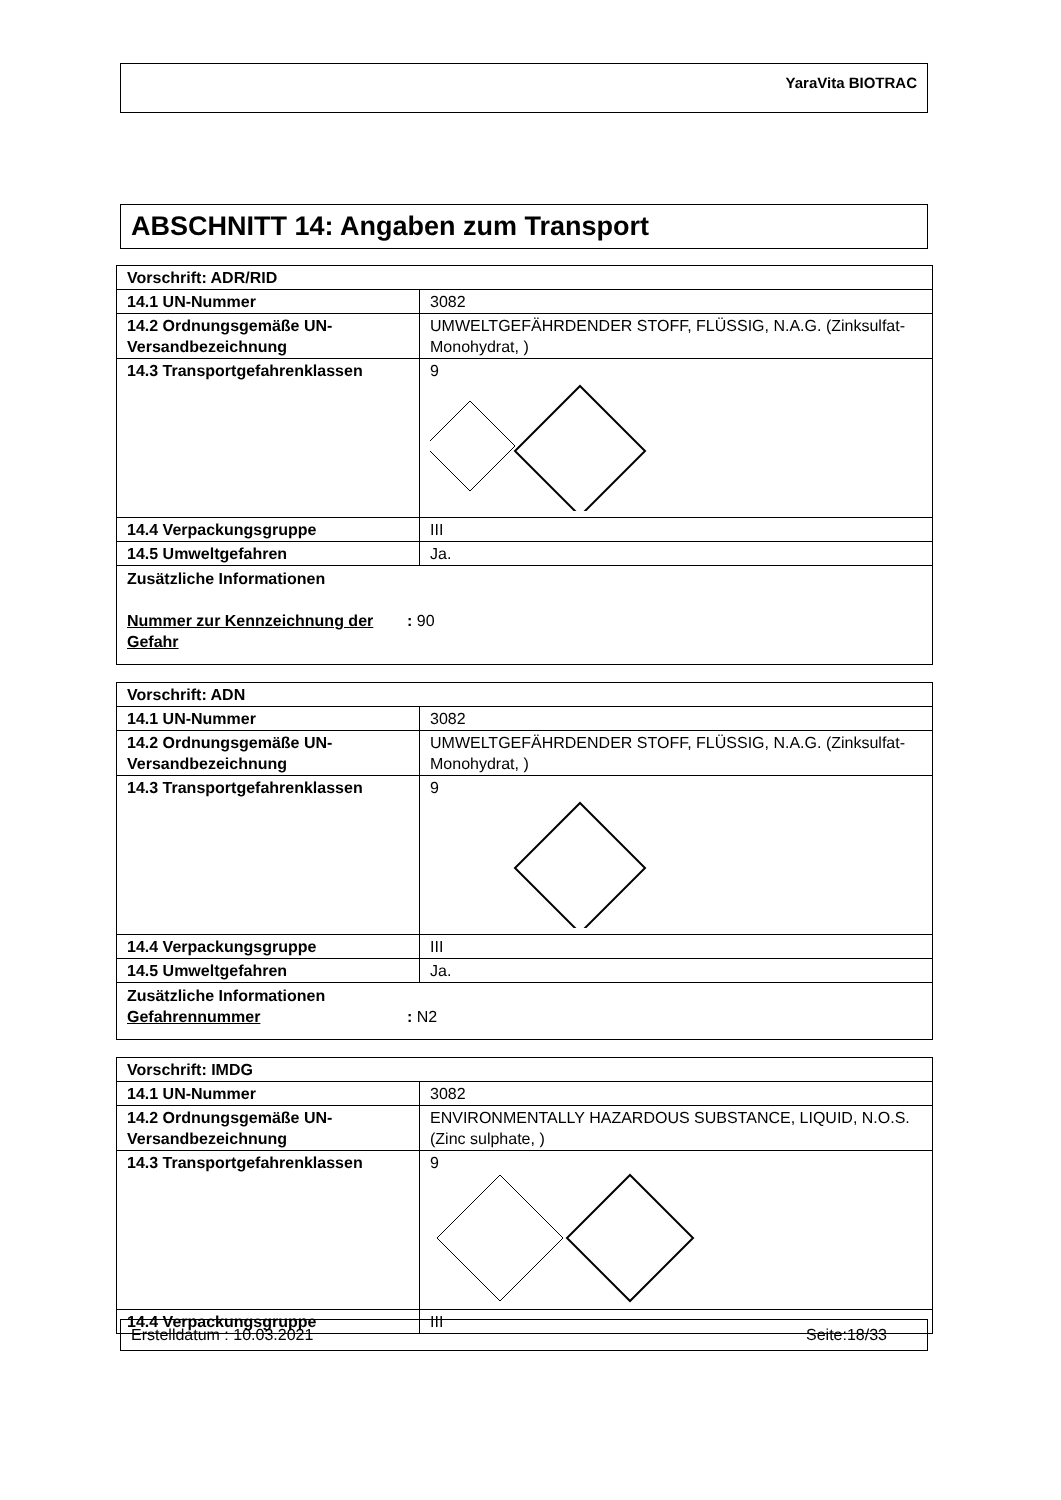YaraVita BIOTRAC
ABSCHNITT 14: Angaben zum Transport
| Vorschrift: ADR/RID | |
| 14.1 UN-Nummer | 3082 |
| 14.2 Ordnungsgemäße UN-Versandbezeichnung | UMWELTGEFÄHRDENDER STOFF, FLÜSSIG, N.A.G. (Zinksulfat-Monohydrat, ) |
| 14.3 Transportgefahrenklassen | 9 |
| 14.4 Verpackungsgruppe | III |
| 14.5 Umweltgefahren | Ja. |
| Zusätzliche Informationen Nummer zur Kennzeichnung der Gefahr : 90 | |
| Vorschrift: ADN | |
| 14.1 UN-Nummer | 3082 |
| 14.2 Ordnungsgemäße UN-Versandbezeichnung | UMWELTGEFÄHRDENDER STOFF, FLÜSSIG, N.A.G. (Zinksulfat-Monohydrat, ) |
| 14.3 Transportgefahrenklassen | 9 |
| 14.4 Verpackungsgruppe | III |
| 14.5 Umweltgefahren | Ja. |
| Zusätzliche Informationen Gefahrennummer : N2 | |
| Vorschrift: IMDG | |
| 14.1 UN-Nummer | 3082 |
| 14.2 Ordnungsgemäße UN-Versandbezeichnung | ENVIRONMENTALLY HAZARDOUS SUBSTANCE, LIQUID, N.O.S. (Zinc sulphate, ) |
| 14.3 Transportgefahrenklassen | 9 |
| 14.4 Verpackungsgruppe | III |
Erstelldatum : 10.03.2021 Seite:18/33